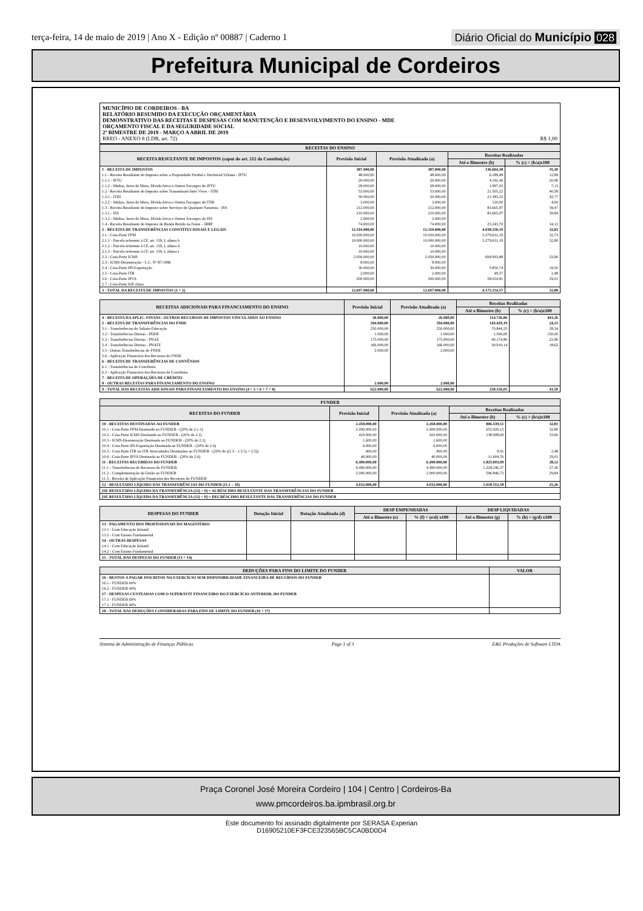terça-feira, 14 de maio de 2019 | Ano X - Edição nº 00887 | Caderno 1
Diário Oficial do Município 028
Prefeitura Municipal de Cordeiros
MUNICÍPIO DE CORDEIROS - BA
RELATÓRIO RESUMIDO DA EXECUÇÃO ORÇAMENTÁRIA
DEMONSTRATIVO DAS RECEITAS E DESPESAS COM MANUTENÇÃO E DESENVOLVIMENTO DO ENSINO - MDE
ORÇAMENTO FISCAL E DA SEGURIDADE SOCIAL
2º BIMESTRE DE 2019 - MARÇO A ABRIL DE 2019
RREO - ANEXO 8 (LDB, art. 72) R$ 1,00
| RECEITAS DO ENSINO | | | | |
| --- | --- | --- | --- | --- |
| RECEITA RESULTANTE DE IMPOSTOS (caput do art. 212 da Constituição) | Previsão Inicial | Previsão Atualizada (a) | Receitas Realizadas | |
| | | | Até o Bimestre (b) | % (c) = (b/a)x100 |
| 1 - RECEITA DE IMPOSTOS | 387.000,00 | 387.000,00 | 136.604,38 | 35,30 |
| 1.1 - Receita Resultante do Imposto sobre a Propriedade Predial e Territorial Urbana - IPTU | 48.000,00 | 48.000,00 | 6.189,49 | 12,89 |
| 1.1.1 - IPTU | 20.000,00 | 20.000,00 | 4.192,46 | 20,96 |
| 1.1.2 - Multas, Juros de Mora, Dívida Ativa e Outros Encargos do IPTU | 28.000,00 | 28.000,00 | 1.997,03 | 7,13 |
| 1.2 - Receita Resultante do Imposto sobre Transmissão Inter Vivos - ITBI | 53.000,00 | 53.000,00 | 21.505,22 | 40,58 |
| 1.2.1 - ITBI | 50.000,00 | 50.000,00 | 21.385,22 | 42,77 |
| 1.2.2 - Multas, Juros de Mora, Dívida Ativa e Outros Encargos do ITBI | 3.000,00 | 3.000,00 | 120,00 | 4,00 |
| 1.3 - Receita Resultante do Imposto sobre Serviços de Qualquer Natureza - ISS | 212.000,00 | 212.000,00 | 83.665,97 | 39,47 |
| 1.3.1 - ISS | 210.000,00 | 210.000,00 | 83.665,97 | 39,84 |
| 1.3.2 - Multas, Juros de Mora, Dívida Ativa e Outros Encargos do ISS | 2.000,00 | 2.000,00 | | |
| 1.4 - Receita Resultante do Imposto de Renda Retido na Fonte – IRRF | 74.000,00 | 74.000,00 | 25.243,70 | 34,11 |
| 2 - RECEITA DE TRANSFERÊNCIAS CONSTITUCIONAIS E LEGAIS | 12.310.000,00 | 12.310.000,00 | 4.038.550,19 | 32,81 |
| 2.1 - Cota-Parte FPM | 10.020.000,00 | 10.020.000,00 | 3.279.631,19 | 32,73 |
| 2.1.1 - Parcela referente à CF, art. 159, I, alínea b | 10.000.000,00 | 10.000.000,00 | 3.279.631,19 | 32,80 |
| 2.1.2 - Parcela referente à CF, art. 159, I, alínea d | 10.000,00 | 10.000,00 | | |
| 2.1.3 - Parcela referente à CF, art. 159, I, alínea e | 10.000,00 | 10.000,00 | | |
| 2.2 - Cota-Parte ICMS | 2.050.000,00 | 2.050.000,00 | 694.993,88 | 33,90 |
| 2.3 - ICMS-Desoneração - L.C. Nº 87/1996 | 8.000,00 | 8.000,00 | | |
| 2.4 - Cota-Parte IPI-Exportação | 30.000,00 | 30.000,00 | 5.850,74 | 19,50 |
| 2.5 - Cota-Parte ITR | 2.000,00 | 2.000,00 | 49,57 | 2,48 |
| 2.6 - Cota-Parte IPVA | 200.000,00 | 200.000,00 | 58.024,81 | 29,01 |
| 2.7 - Cota-Parte IOF-Ouro | | | | |
| 3 - TOTAL DA RECEITA DE IMPOSTOS (1 + 2) | 12.697.000,00 | 12.697.000,00 | 4.175.154,57 | 32,88 |
| RECEITAS ADICIONAIS PARA FINANCIAMENTO DO ENSINO | Previsão Inicial | Previsão Atualizada (a) | Receitas Realizadas | |
| --- | --- | --- | --- | --- |
| | | | Até o Bimestre (b) | % (c) = (b/a)x100 |
| 4 - RECEITA DA APLIC. FINANC. OUTROS RECURSOS DE IMPOSTOS VINCULADOS AO ENSINO | 26.000,00 | 26.000,00 | 114.726,86 | 441,26 |
| 5 - RECEITA DE TRANSFERÊNCIAS DO FNDE | 594.000,00 | 594.000,00 | 143.429,19 | 24,15 |
| 5.1 - Transferências do Salário-Educação | 250.000,00 | 250.000,00 | 70.844,25 | 28,34 |
| 5.2 - Transferências Diretas - PDDE | 1.000,00 | 1.000,00 | 1.500,00 | 150,00 |
| 5.3 - Transferências Diretas - PNAE | 175.000,00 | 175.000,00 | 40.174,80 | 22,96 |
| 5.4 - Transferências Diretas - PNATE | 166.000,00 | 166.000,00 | 30.910,14 | 18,62 |
| 5.5 - Outras Transferências do FNDE | 2.000,00 | 2.000,00 | | |
| 5.6 - Aplicação Financeira dos Recursos do FNDE | | | | |
| 6 - RECEITA DE TRANSFERÊNCIAS DE CONVÊNIOS | | | | |
| 6.1 - Transferências de Convênios | | | | |
| 6.2 - Aplicação Financeira dos Recursos de Convênios | | | | |
| 7 - RECEITA DE OPERAÇÕES DE CRÉDITO | | | | |
| 8 - OUTRAS RECEITAS PARA FINANCIAMENTO DO ENSINO | 2.000,00 | 2.000,00 | | |
| 9 - TOTAL DAS RECEITAS ADICIONAIS PARA FINANCIAMENTO DO ENSINO (4 + 5 + 6 + 7 + 8) | 622.000,00 | 622.000,00 | 258.156,05 | 41,50 |
| FUNDEB | | | | |
| --- | --- | --- | --- | --- |
| RECEITAS DO FUNDEB | Previsão Inicial | Previsão Atualizada (a) | Receitas Realizadas | |
| | | | Até o Bimestre (b) | % (c) = (b/a)x100 |
| 10 - RECEITAS DESTINADAS AO FUNDEB | 2.458.000,00 | 2.458.000,00 | 806.539,51 | 32,81 |
| 10.1 - Cota-Parte FPM Destinado ao FUNDEB - (20% de 2.1.1) | 2.000.000,00 | 2.000.000,00 | 655.926,15 | 32,80 |
| 10.2 - Cota-Parte ICMS Destinado ao FUNDEB - (20% de 2.2) | 410.000,00 | 410.000,00 | 138.998,69 | 33,90 |
| 10.3 - ICMS-Desoneração Destinada ao FUNDEB - (20% de 2.3) | 1.600,00 | 1.600,00 | | |
| 10.4 - Cota-Parte IPI-Exportação Destinada ao FUNDEB - (20% de 2.4) | 6.000,00 | 6.000,00 | | |
| 10.5 - Cota-Parte ITR ou ITR Arrecadados Destinados ao FUNDEB - (20% de ((1.5 - 1.5.5) + 2.5)) | 400,00 | 400,00 | 9,91 | 2,48 |
| 10.6 - Cota-Parte IPVA Destinada ao FUNDEB - (20% de 2.6) | 40.000,00 | 40.000,00 | 11.604,76 | 29,01 |
| 11 - RECEITAS RECEBIDAS DO FUNDEB | 6.490.000,00 | 6.490.000,00 | 1.825.093,09 | 28,12 |
| 11.1 - Transferências de Recursos do FUNDEB | 4.490.000,00 | 4.490.000,00 | 1.228.246,37 | 27,36 |
| 11.2 - Complementação da União ao FUNDEB | 2.000.000,00 | 2.000.000,00 | 596.846,72 | 29,84 |
| 11.3 - Receita de Aplicação Financeira dos Recursos do FUNDEB | | | | |
| 12 - RESULTADO LÍQUIDO DAS TRANSFERÊNCIAS DO FUNDEB (11.1 – 10) | 4.032.000,00 | 4.032.000,00 | 1.018.553,58 | 25,26 |
| [SE RESULTADO LÍQUIDO DA TRANSFERÊNCIA (12) > 0] = ACRÉSCIMO RESULTANTE DAS TRANSFERÊNCIAS DO FUNDEB | | | | |
| [SE RESULTADO LÍQUIDO DA TRANSFERÊNCIA (12) < 0] = DECRÉSCIMO RESULTANTE DAS TRANSFERÊNCIAS DO FUNDEB | | | | |
| DESPESAS DO FUNDEB | Dotação Inicial | Dotação Atualizada (d) | DESP EMPENHADAS | | DESP LIQUIDADAS | |
| --- | --- | --- | --- | --- | --- | --- |
| | | | Até o Bimestre (e) | % (f) = (e/d) x100 | Até o Bimestre (g) | % (h) = (g/d) x100 |
| 13 - PAGAMENTO DOS PROFISSIONAIS DO MAGISTÉRIO | | | | | | |
| 13.1 - Com Educação Infantil | | | | | | |
| 13.2 - Com Ensino Fundamental | | | | | | |
| 14 - OUTRAS DESPESAS | | | | | | |
| 14.1 - Com Educação Infantil | | | | | | |
| 14.2 - Com Ensino Fundamental | | | | | | |
| 15 - TOTAL DAS DESPESAS DO FUNDEB (13 + 14) | | | | | | |
| DEDUÇÕES PARA FINS DO LIMITE DO FUNDEB | VALOR |
| --- | --- |
| 16 - RESTOS A PAGAR INSCRITOS NO EXERCÍCIO SEM DISPONIBILIDADE FINANCEIRA DE RECURSOS DO FUNDEB | |
| 16.1 - FUNDEB 60% | |
| 16.2 - FUNDEB 40% | |
| 17 - DESPESAS CUSTEADAS COM O SUPERÁVIT FINANCEIRO DO EXERCÍCIO ANTERIOR, DO FUNDEB | |
| 17.1 - FUNDEB 60% | |
| 17.2 - FUNDEB 40% | |
| 18 - TOTAL DAS DEDUÇÕES CONSIDERADAS PARA FINS DE LIMITE DO FUNDEB (16 + 17) | |
Sistema de Administração de Finanças Públicas Page 1 of 3 E&L Produções de Software LTDA
Praça Coronel José Moreira Cordeiro | 104 | Centro | Cordeiros-Ba
www.pmcordeiros.ba.ipmbrasil.org.br
Este documento foi assinado digitalmente por SERASA Experian
D16905210EF3FCE323565BC5CA0BD0D4